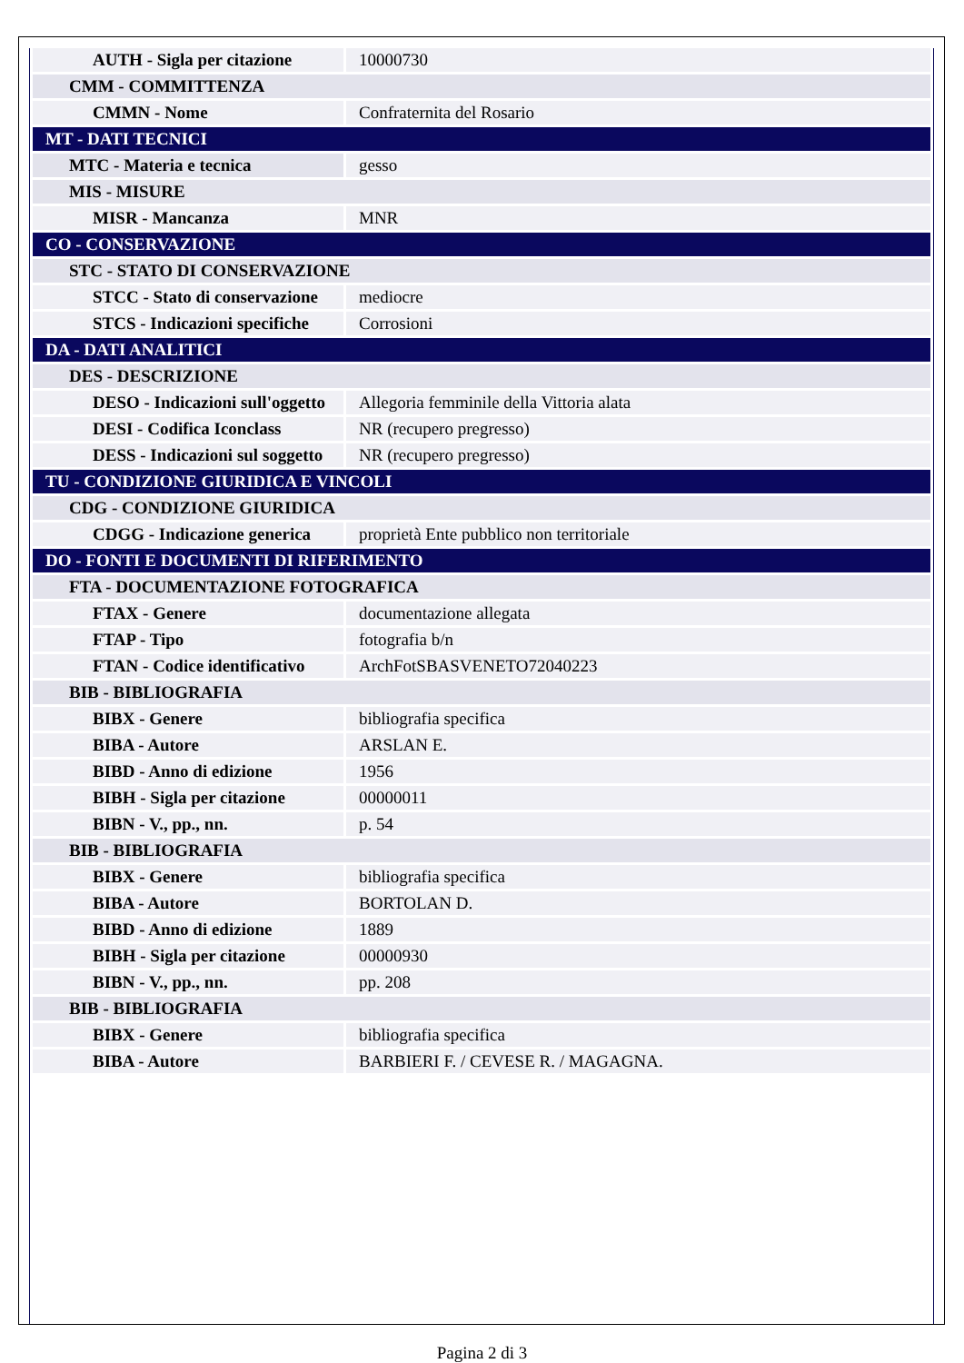| AUTH - Sigla per citazione | 10000730 |
| CMM - COMMITTENZA | |
| CMMN - Nome | Confraternita del Rosario |
| MT - DATI TECNICI | |
| MTC - Materia e tecnica | gesso |
| MIS - MISURE | |
| MISR - Mancanza | MNR |
| CO - CONSERVAZIONE | |
| STC - STATO DI CONSERVAZIONE | |
| STCC - Stato di conservazione | mediocre |
| STCS - Indicazioni specifiche | Corrosioni |
| DA - DATI ANALITICI | |
| DES - DESCRIZIONE | |
| DESO - Indicazioni sull'oggetto | Allegoria femminile della Vittoria alata |
| DESI - Codifica Iconclass | NR (recupero pregresso) |
| DESS - Indicazioni sul soggetto | NR (recupero pregresso) |
| TU - CONDIZIONE GIURIDICA E VINCOLI | |
| CDG - CONDIZIONE GIURIDICA | |
| CDGG - Indicazione generica | proprietà Ente pubblico non territoriale |
| DO - FONTI E DOCUMENTI DI RIFERIMENTO | |
| FTA - DOCUMENTAZIONE FOTOGRAFICA | |
| FTAX - Genere | documentazione allegata |
| FTAP - Tipo | fotografia b/n |
| FTAN - Codice identificativo | ArchFotSBASVENETO72040223 |
| BIB - BIBLIOGRAFIA | |
| BIBX - Genere | bibliografia specifica |
| BIBA - Autore | ARSLAN E. |
| BIBD - Anno di edizione | 1956 |
| BIBH - Sigla per citazione | 00000011 |
| BIBN - V., pp., nn. | p. 54 |
| BIB - BIBLIOGRAFIA | |
| BIBX - Genere | bibliografia specifica |
| BIBA - Autore | BORTOLAN D. |
| BIBD - Anno di edizione | 1889 |
| BIBH - Sigla per citazione | 00000930 |
| BIBN - V., pp., nn. | pp. 208 |
| BIB - BIBLIOGRAFIA | |
| BIBX - Genere | bibliografia specifica |
| BIBA - Autore | BARBIERI F. / CEVESE R. / MAGAGNA. |
Pagina 2 di 3